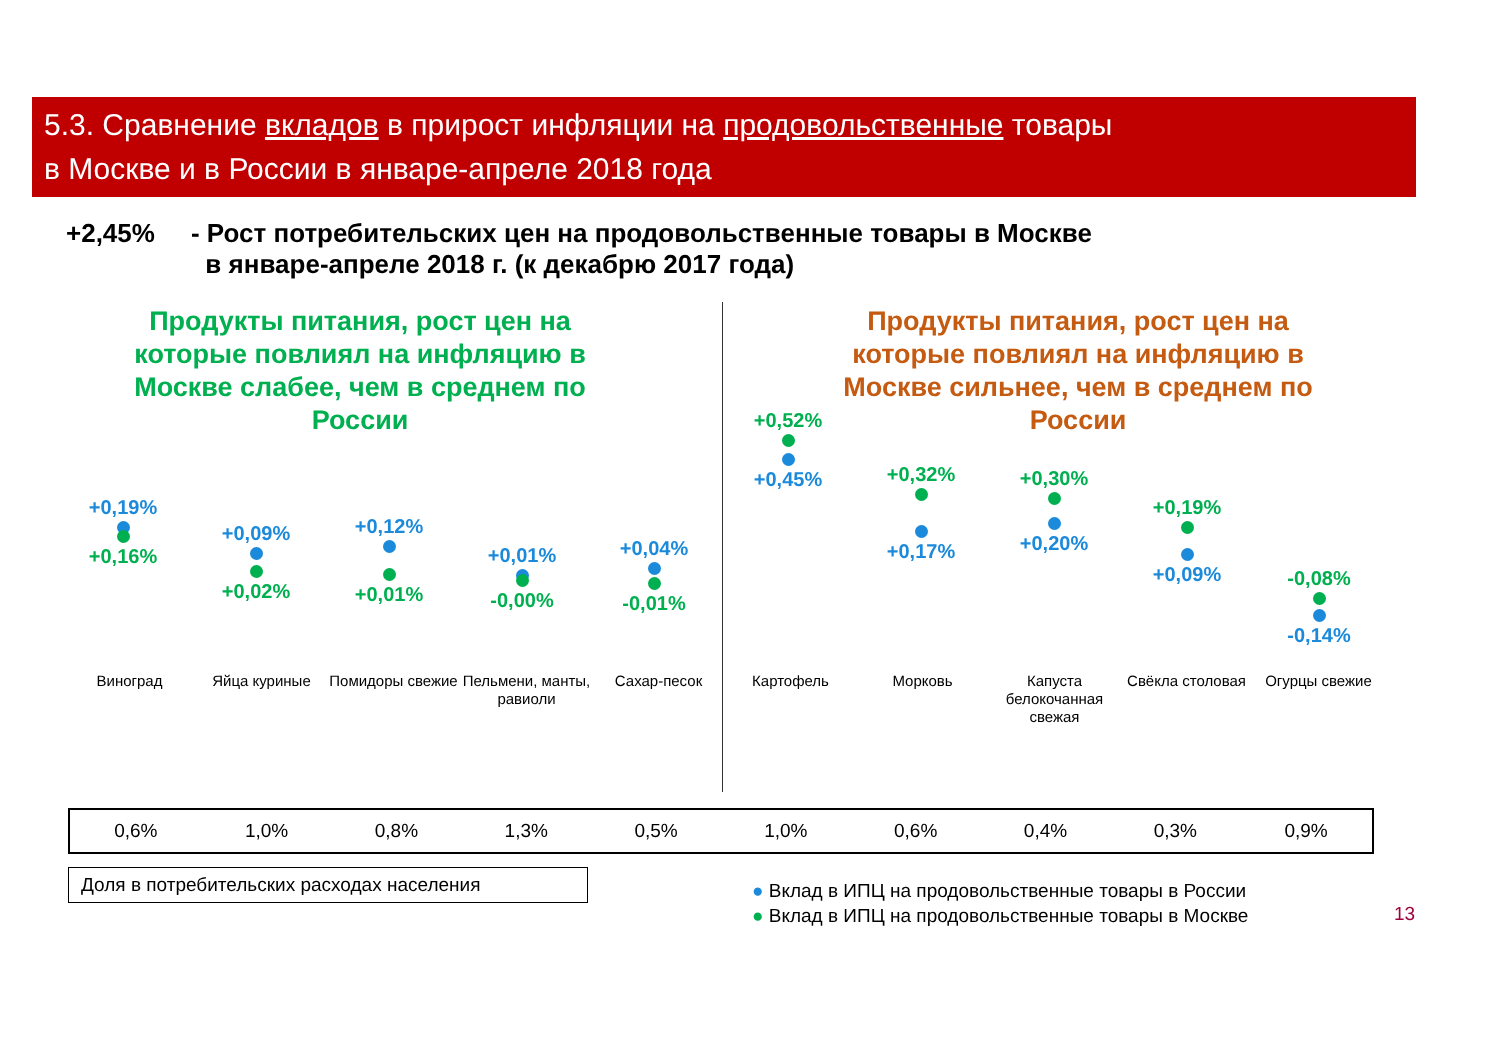5.3. Сравнение вкладов в прирост инфляции на продовольственные товары
в Москве и в России в январе-апреле 2018 года
+2,45% - Рост потребительских цен на продовольственные товары в Москве
в январе-апреле 2018 г. (к декабрю 2017 года)
Продукты питания, рост цен на которые повлиял на инфляцию в Москве слабее, чем в среднем по России
Продукты питания, рост цен на которые повлиял на инфляцию в Москве сильнее, чем в среднем по России
+0,19%
+0,16%
+0,09%
+0,02%
+0,12%
+0,01%
+0,01%
-0,00%
+0,04%
-0,01%
+0,52%
+0,45%
+0,32%
+0,17%
+0,30%
+0,20%
+0,19%
+0,09%
-0,08%
-0,14%
Виноград Яйца куриные Помидоры свежие
Пельмени, манты, равиоли
Сахар-песок Картофель Морковь
Капуста белокочанная свежая
Свёкла столовая Огурцы свежие
| 0,6% | 1,0% | 0,8% | 1,3% | 0,5% | 1,0% | 0,6% | 0,4% | 0,3% | 0,9% |
Доля в потребительских расходах населения
● Вклад в ИПЦ на продовольственные товары в России
● Вклад в ИПЦ на продовольственные товары в Москве
13